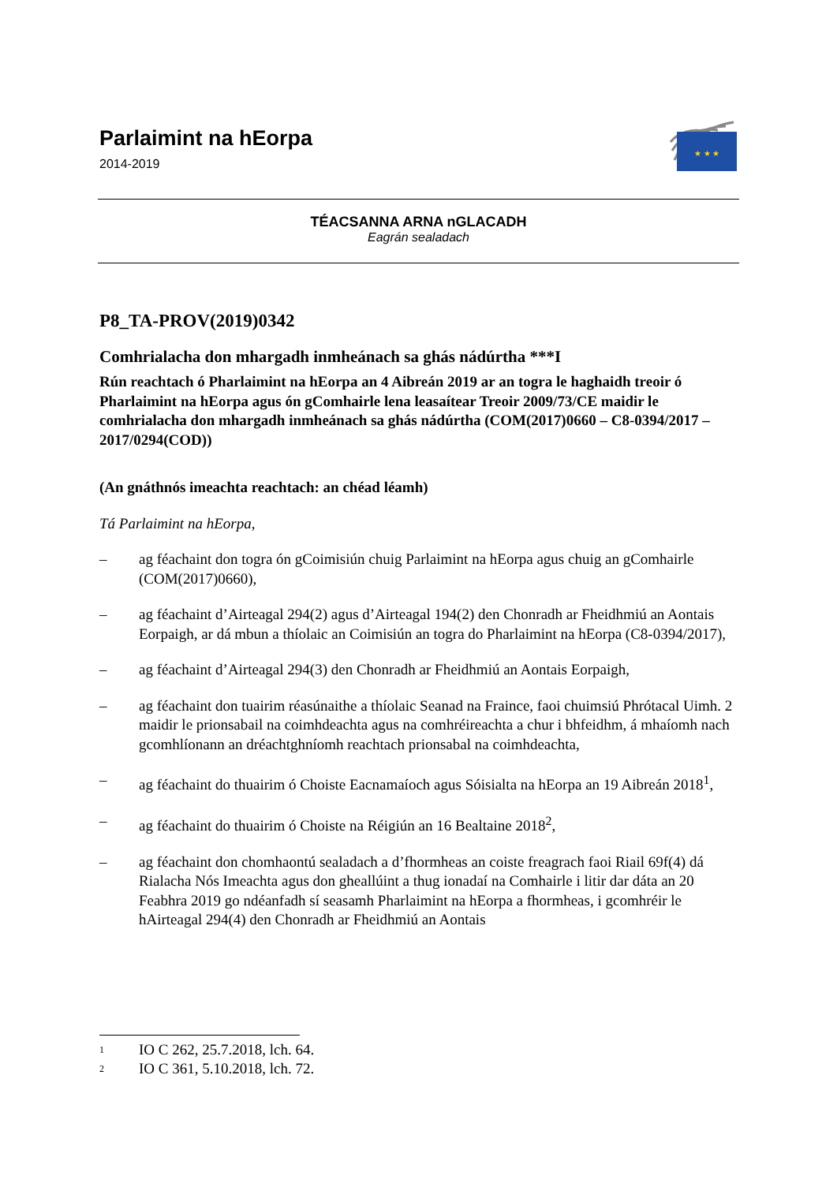Parlaimint na hEorpa
2014-2019
★ ★ ★
TÉACSANNA ARNA nGLACADH
Eagrán sealadach
P8_TA-PROV(2019)0342
Comhrialacha don mhargadh inmheánach sa ghás nádúrtha ***I
Rún reachtach ó Pharlaimint na hEorpa an 4 Aibreán 2019 ar an togra le haghaidh treoir ó Pharlaimint na hEorpa agus ón gComhairle lena leasaítear Treoir 2009/73/CE maidir le comhrialacha don mhargadh inmheánach sa ghás nádúrtha (COM(2017)0660 – C8-0394/2017 – 2017/0294(COD))
(An gnáthnós imeachta reachtach: an chéad léamh)
Tá Parlaimint na hEorpa,
– ag féachaint don togra ón gCoimisiún chuig Parlaimint na hEorpa agus chuig an gComhairle (COM(2017)0660),
– ag féachaint d’Airteagal 294(2) agus d’Airteagal 194(2) den Chonradh ar Fheidhmiú an Aontais Eorpaigh, ar dá mbun a thíolaic an Coimisiún an togra do Pharlaimint na hEorpa (C8-0394/2017),
– ag féachaint d’Airteagal 294(3) den Chonradh ar Fheidhmiú an Aontais Eorpaigh,
– ag féachaint don tuairim réasúnaithe a thíolaic Seanad na Fraince, faoi chuimsiú Phrótacal Uimh. 2 maidir le prionsabail na coimhdeachta agus na comhréireachta a chur i bhfeidhm, á mhaíomh nach gcomhlíonann an dréachtghníomh reachtach prionsabal na coimhdeachta,
– ag féachaint do thuairim ó Choiste Eacnamaíoch agus Sóisialta na hEorpa an 19 Aibreán 2018<sup>1</sup>,
– ag féachaint do thuairim ó Choiste na Réigiún an 16 Bealtaine 2018<sup>2</sup>,
– ag féachaint don chomhaontú sealadach a d’fhormheas an coiste freagrach faoi Riail 69f(4) dá Rialacha Nós Imeachta agus don gheallúint a thug ionadaí na Comhairle i litir dar dáta an 20 Feabhra 2019 go ndéanfadh sí seasamh Pharlaimint na hEorpa a fhormheas, i gcomhréir le hAirteagal 294(4) den Chonradh ar Fheidhmiú an Aontais
1 IO C 262, 25.7.2018, lch. 64.
2 IO C 361, 5.10.2018, lch. 72.